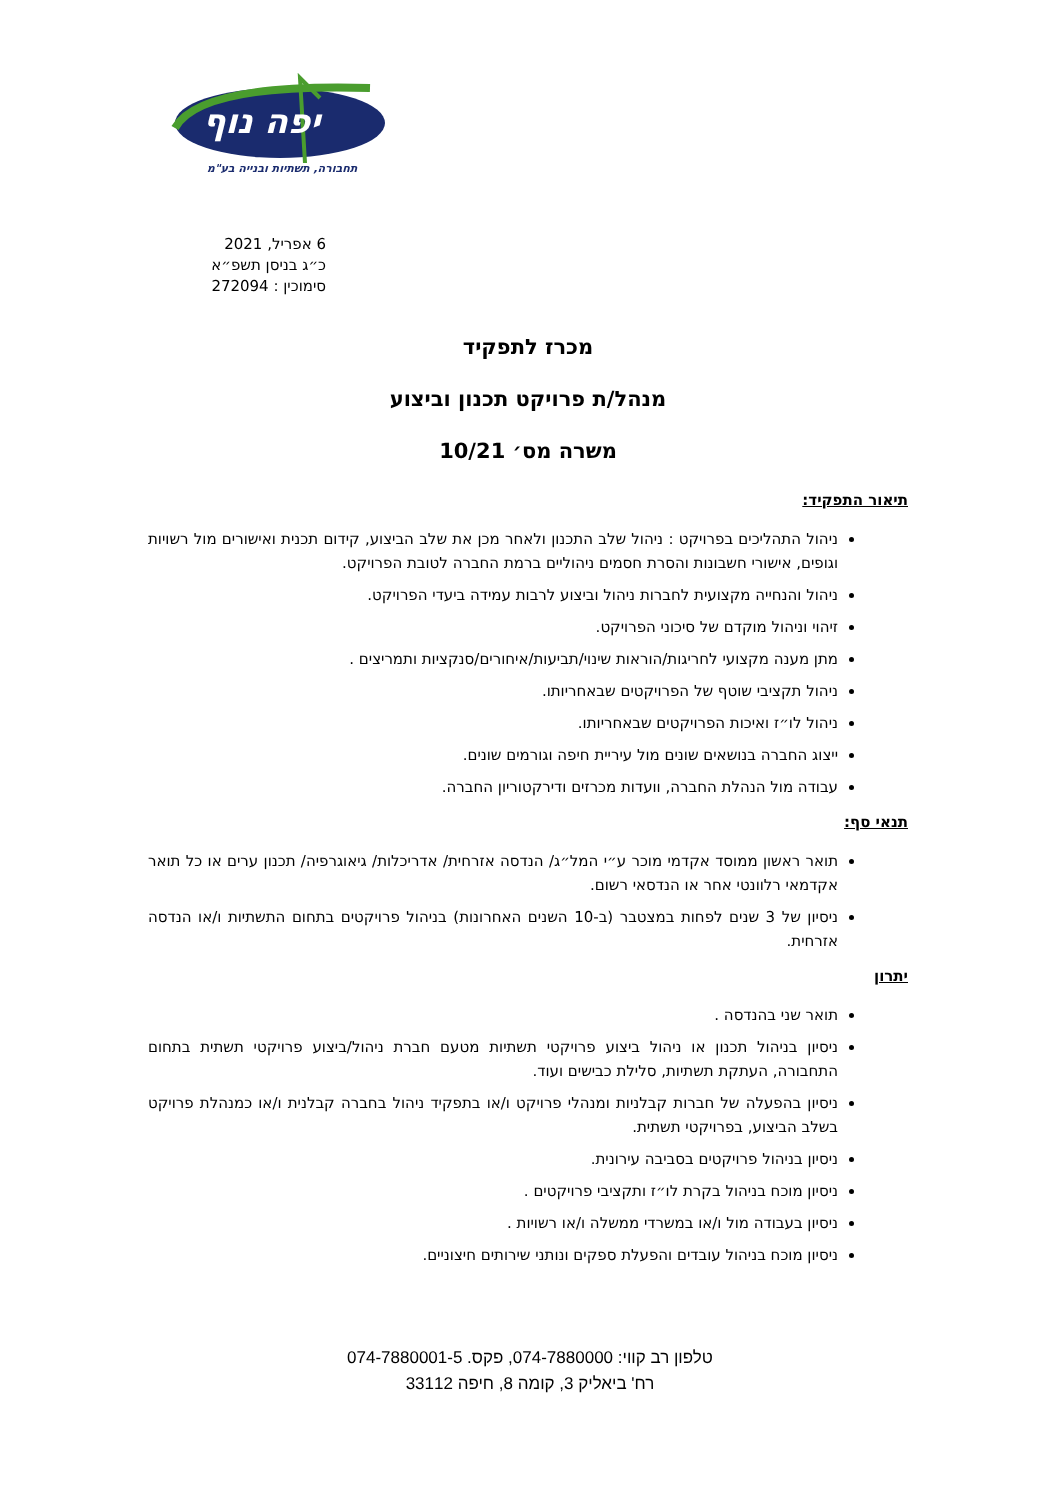יפה נוף
תחבורה, תשתיות ובנייה בע"מ
6 אפריל, 2021
כ״ג בניסן תשפ״א
סימוכין : 272094
מכרז לתפקיד
מנהל/ת פרויקט תכנון וביצוע
משרה מס׳ 10/21
תיאור התפקיד:
ניהול התהליכים בפרויקט : ניהול שלב התכנון ולאחר מכן את שלב הביצוע, קידום תכנית ואישורים מול רשויות וגופים, אישורי חשבונות והסרת חסמים ניהוליים ברמת החברה לטובת הפרויקט.
ניהול והנחייה מקצועית לחברות ניהול וביצוע לרבות עמידה ביעדי הפרויקט.
זיהוי וניהול מוקדם של סיכוני הפרויקט.
מתן מענה מקצועי לחריגות/הוראות שינוי/תביעות/איחורים/סנקציות ותמריצים .
ניהול תקציבי שוטף של הפרויקטים שבאחריותו.
ניהול לו״ז ואיכות הפרויקטים שבאחריותו.
ייצוג החברה בנושאים שונים מול עיריית חיפה וגורמים שונים.
עבודה מול הנהלת החברה, וועדות מכרזים ודירקטוריון החברה.
תנאי סף:
תואר ראשון ממוסד אקדמי מוכר ע״י המל״ג/ הנדסה אזרחית/ אדריכלות/ גיאוגרפיה/ תכנון ערים או כל תואר אקדמאי רלוונטי אחר או הנדסאי רשום.
ניסיון של 3 שנים לפחות במצטבר (ב-10 השנים האחרונות) בניהול פרויקטים בתחום התשתיות ו/או הנדסה אזרחית.
יתרון
תואר שני בהנדסה .
ניסיון בניהול תכנון או ניהול ביצוע פרויקטי תשתיות מטעם חברת ניהול/ביצוע פרויקטי תשתית בתחום התחבורה, העתקת תשתיות, סלילת כבישים ועוד.
ניסיון בהפעלה של חברות קבלניות ומנהלי פרויקט ו/או בתפקיד ניהול בחברה קבלנית ו/או כמנהלת פרויקט בשלב הביצוע, בפרויקטי תשתית.
ניסיון בניהול פרויקטים בסביבה עירונית.
ניסיון מוכח בניהול בקרת לו״ז ותקציבי פרויקטים .
ניסיון בעבודה מול ו/או במשרדי ממשלה ו/או רשויות .
ניסיון מוכח בניהול עובדים והפעלת ספקים ונותני שירותים חיצוניים.
טלפון רב קווי: 074-7880000, פקס. 074-7880001-5
רח' ביאליק 3, קומה 8, חיפה 33112